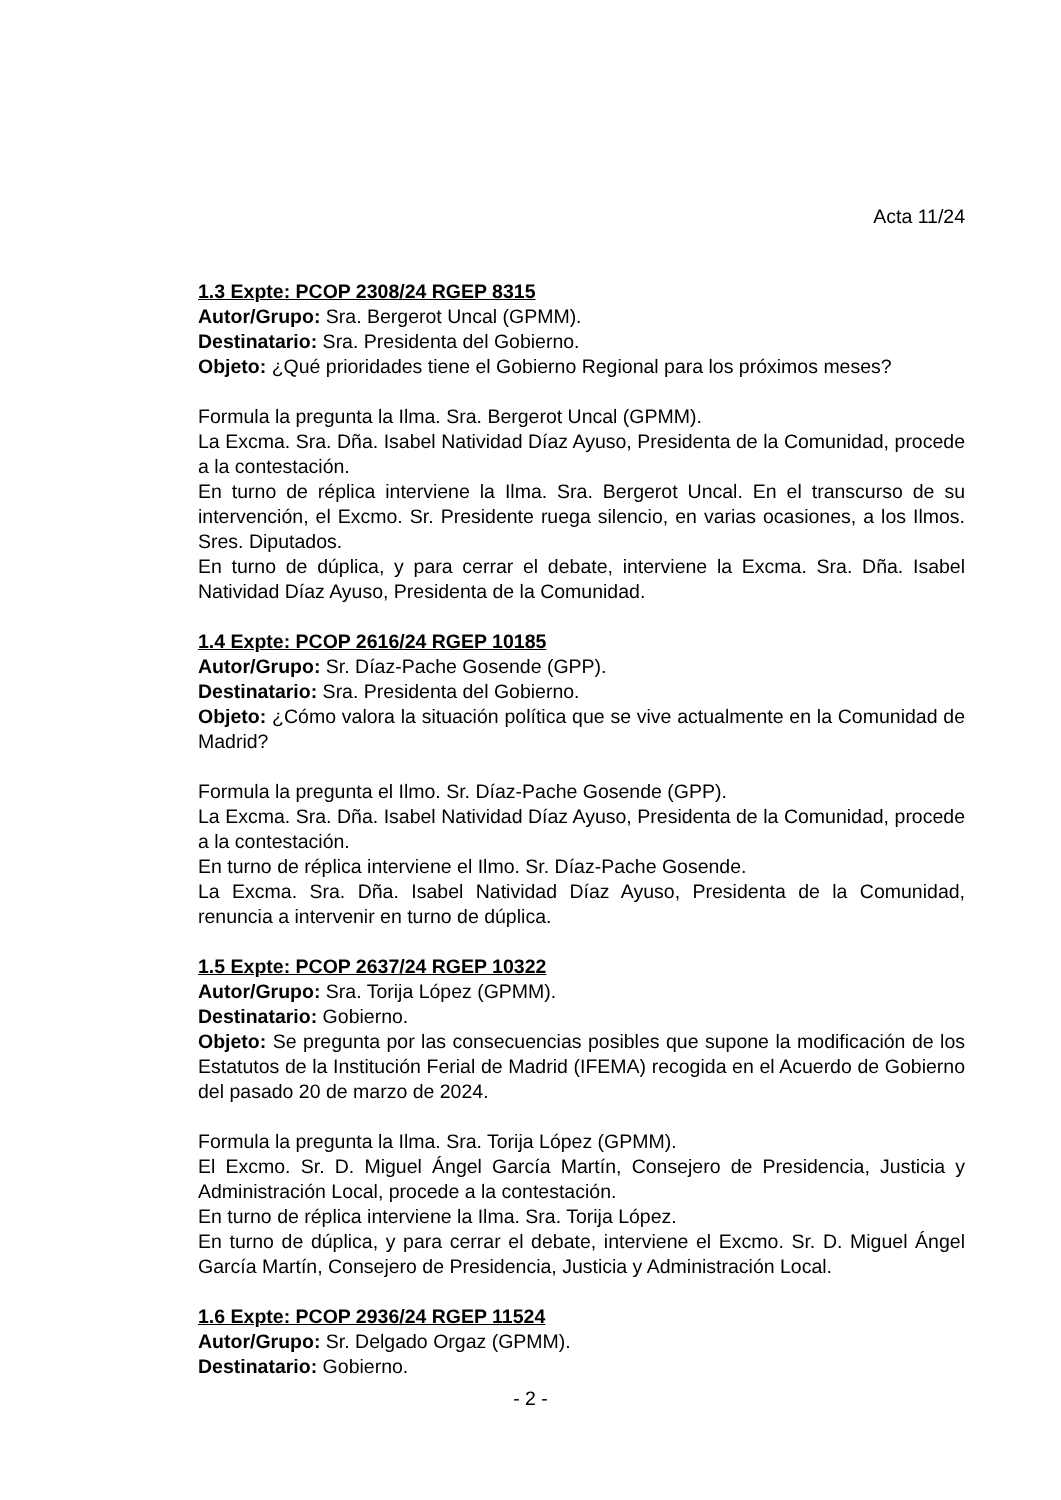Acta 11/24
1.3 Expte: PCOP 2308/24 RGEP 8315
Autor/Grupo: Sra. Bergerot Uncal (GPMM).
Destinatario: Sra. Presidenta del Gobierno.
Objeto: ¿Qué prioridades tiene el Gobierno Regional para los próximos meses?
Formula la pregunta la Ilma. Sra. Bergerot Uncal (GPMM).
La Excma. Sra. Dña. Isabel Natividad Díaz Ayuso, Presidenta de la Comunidad, procede a la contestación.
En turno de réplica interviene la Ilma. Sra. Bergerot Uncal. En el transcurso de su intervención, el Excmo. Sr. Presidente ruega silencio, en varias ocasiones, a los Ilmos. Sres. Diputados.
En turno de dúplica, y para cerrar el debate, interviene la Excma. Sra. Dña. Isabel Natividad Díaz Ayuso, Presidenta de la Comunidad.
1.4 Expte: PCOP 2616/24 RGEP 10185
Autor/Grupo: Sr. Díaz-Pache Gosende (GPP).
Destinatario: Sra. Presidenta del Gobierno.
Objeto: ¿Cómo valora la situación política que se vive actualmente en la Comunidad de Madrid?
Formula la pregunta el Ilmo. Sr. Díaz-Pache Gosende (GPP).
La Excma. Sra. Dña. Isabel Natividad Díaz Ayuso, Presidenta de la Comunidad, procede a la contestación.
En turno de réplica interviene el Ilmo. Sr. Díaz-Pache Gosende.
La Excma. Sra. Dña. Isabel Natividad Díaz Ayuso, Presidenta de la Comunidad, renuncia a intervenir en turno de dúplica.
1.5 Expte: PCOP 2637/24 RGEP 10322
Autor/Grupo: Sra. Torija López (GPMM).
Destinatario: Gobierno.
Objeto: Se pregunta por las consecuencias posibles que supone la modificación de los Estatutos de la Institución Ferial de Madrid (IFEMA) recogida en el Acuerdo de Gobierno del pasado 20 de marzo de 2024.
Formula la pregunta la Ilma. Sra. Torija López (GPMM).
El Excmo. Sr. D. Miguel Ángel García Martín, Consejero de Presidencia, Justicia y Administración Local, procede a la contestación.
En turno de réplica interviene la Ilma. Sra. Torija López.
En turno de dúplica, y para cerrar el debate, interviene el Excmo. Sr. D. Miguel Ángel García Martín, Consejero de Presidencia, Justicia y Administración Local.
1.6 Expte: PCOP 2936/24 RGEP 11524
Autor/Grupo: Sr. Delgado Orgaz (GPMM).
Destinatario: Gobierno.
- 2 -